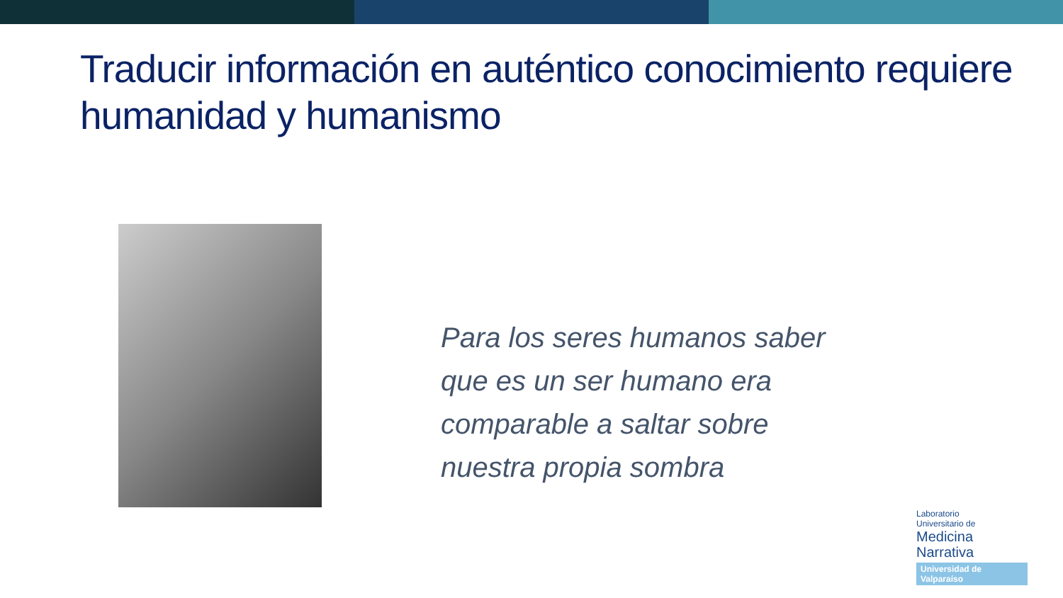Traducir información en auténtico conocimiento requiere humanidad y humanismo
Para los seres humanos saber
que es un ser humano era
comparable a saltar sobre
nuestra propia sombra
Laboratorio
Universitario de
Medicina
Narrativa
Universidad de Valparaíso